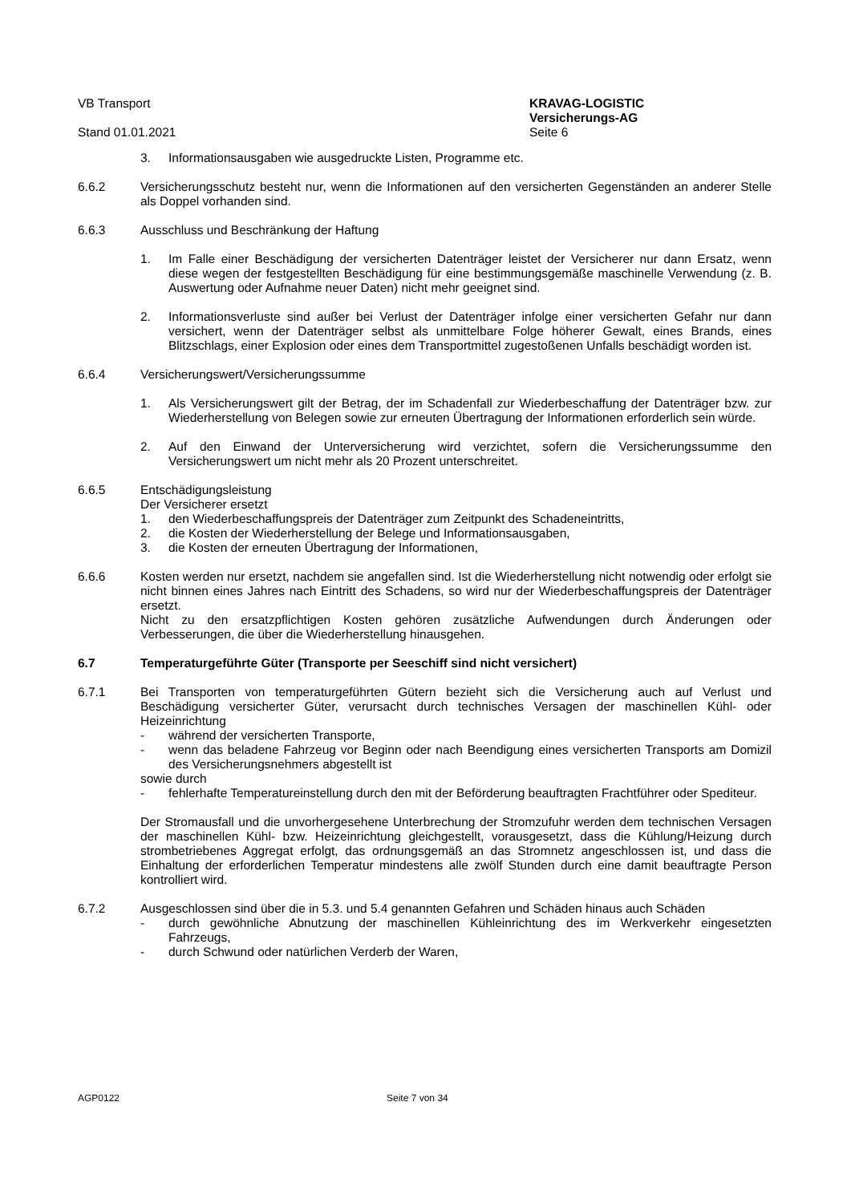VB Transport
Stand 01.01.2021
KRAVAG-LOGISTIC
Versicherungs-AG
Seite 6
3. Informationsausgaben wie ausgedruckte Listen, Programme etc.
6.6.2 Versicherungsschutz besteht nur, wenn die Informationen auf den versicherten Gegenständen an anderer Stelle als Doppel vorhanden sind.
6.6.3 Ausschluss und Beschränkung der Haftung
1. Im Falle einer Beschädigung der versicherten Datenträger leistet der Versicherer nur dann Ersatz, wenn diese wegen der festgestellten Beschädigung für eine bestimmungsgemäße maschinelle Verwendung (z. B. Auswertung oder Aufnahme neuer Daten) nicht mehr geeignet sind.
2. Informationsverluste sind außer bei Verlust der Datenträger infolge einer versicherten Gefahr nur dann versichert, wenn der Datenträger selbst als unmittelbare Folge höherer Gewalt, eines Brands, eines Blitzschlags, einer Explosion oder eines dem Transportmittel zugestoßenen Unfalls beschädigt worden ist.
6.6.4 Versicherungswert/Versicherungssumme
1. Als Versicherungswert gilt der Betrag, der im Schadenfall zur Wiederbeschaffung der Datenträger bzw. zur Wiederherstellung von Belegen sowie zur erneuten Übertragung der Informationen erforderlich sein würde.
2. Auf den Einwand der Unterversicherung wird verzichtet, sofern die Versicherungssumme den Versicherungswert um nicht mehr als 20 Prozent unterschreitet.
6.6.5 Entschädigungsleistung
Der Versicherer ersetzt
1. den Wiederbeschaffungspreis der Datenträger zum Zeitpunkt des Schadeneintritts,
2. die Kosten der Wiederherstellung der Belege und Informationsausgaben,
3. die Kosten der erneuten Übertragung der Informationen,
6.6.6 Kosten werden nur ersetzt, nachdem sie angefallen sind. Ist die Wiederherstellung nicht notwendig oder erfolgt sie nicht binnen eines Jahres nach Eintritt des Schadens, so wird nur der Wiederbeschaffungspreis der Datenträger ersetzt.
Nicht zu den ersatzpflichtigen Kosten gehören zusätzliche Aufwendungen durch Änderungen oder Verbesserungen, die über die Wiederherstellung hinausgehen.
6.7 Temperaturgeführte Güter (Transporte per Seeschiff sind nicht versichert)
6.7.1 Bei Transporten von temperaturgeführten Gütern bezieht sich die Versicherung auch auf Verlust und Beschädigung versicherter Güter, verursacht durch technisches Versagen der maschinellen Kühl- oder Heizeinrichtung
- während der versicherten Transporte,
- wenn das beladene Fahrzeug vor Beginn oder nach Beendigung eines versicherten Transports am Domizil des Versicherungsnehmers abgestellt ist
sowie durch
- fehlerhafte Temperatureinstellung durch den mit der Beförderung beauftragten Frachtführer oder Spediteur.
Der Stromausfall und die unvorhergesehene Unterbrechung der Stromzufuhr werden dem technischen Versagen der maschinellen Kühl- bzw. Heizeinrichtung gleichgestellt, vorausgesetzt, dass die Kühlung/Heizung durch strombetriebenes Aggregat erfolgt, das ordnungsgemäß an das Stromnetz angeschlossen ist, und dass die Einhaltung der erforderlichen Temperatur mindestens alle zwölf Stunden durch eine damit beauftragte Person kontrolliert wird.
6.7.2 Ausgeschlossen sind über die in 5.3. und 5.4 genannten Gefahren und Schäden hinaus auch Schäden
- durch gewöhnliche Abnutzung der maschinellen Kühleinrichtung des im Werkverkehr eingesetzten Fahrzeugs,
- durch Schwund oder natürlichen Verderb der Waren,
AGP0122 Seite 7 von 34